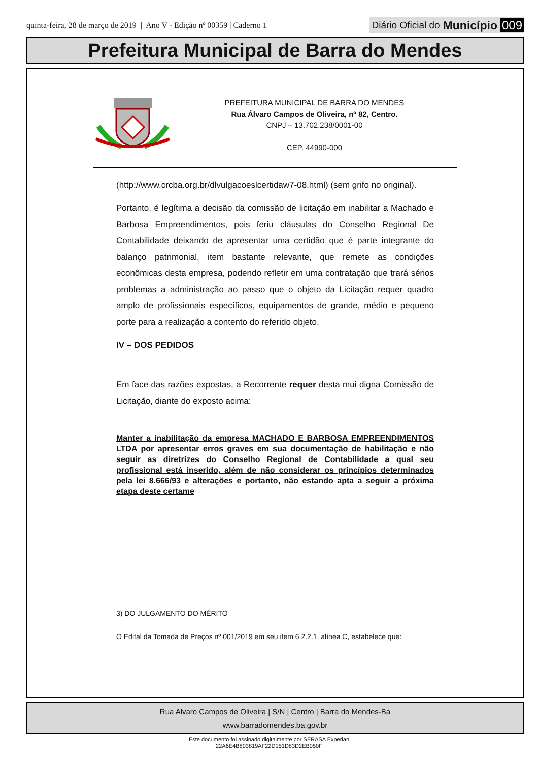quinta-feira, 28 de março de 2019 | Ano V - Edição nº 00359 | Caderno 1
Diário Oficial do Município 009
Prefeitura Municipal de Barra do Mendes
PREFEITURA MUNICIPAL DE BARRA DO MENDES
Rua Álvaro Campos de Oliveira, nº 82, Centro.
CNPJ – 13.702.238/0001-00
CEP. 44990-000
(http://www.crcba.org.br/dlvulgacoeslcertidaw7-08.html) (sem grifo no original).
Portanto, é legítima a decisão da comissão de licitação em inabilitar a Machado e Barbosa Empreendimentos, pois feriu cláusulas do Conselho Regional De Contabilidade deixando de apresentar uma certidão que é parte integrante do balanço patrimonial, item bastante relevante, que remete as condições econômicas desta empresa, podendo refletir em uma contratação que trará sérios problemas a administração ao passo que o objeto da Licitação requer quadro amplo de profissionais específicos, equipamentos de grande, médio e pequeno porte para a realização a contento do referido objeto.
IV – DOS PEDIDOS
Em face das razões expostas, a Recorrente requer desta mui digna Comissão de Licitação, diante do exposto acima:
Manter a inabilitação da empresa MACHADO E BARBOSA EMPREENDIMENTOS LTDA por apresentar erros graves em sua documentação de habilitação e não seguir as diretrizes do Conselho Regional de Contabilidade a qual seu profissional está inserido, além de não considerar os princípios determinados pela lei 8.666/93 e alterações e portanto, não estando apta a seguir a próxima etapa deste certame
3) DO JULGAMENTO DO MÉRITO
O Edital da Tomada de Preços nº 001/2019 em seu item 6.2.2.1, alínea C, estabelece que:
Rua Alvaro Campos de Oliveira | S/N | Centro | Barra do Mendes-Ba
www.barradomendes.ba.gov.br
Este documento foi assinado digitalmente por SERASA Experian
22A6E4B803819AF22D151D83D2EB050F